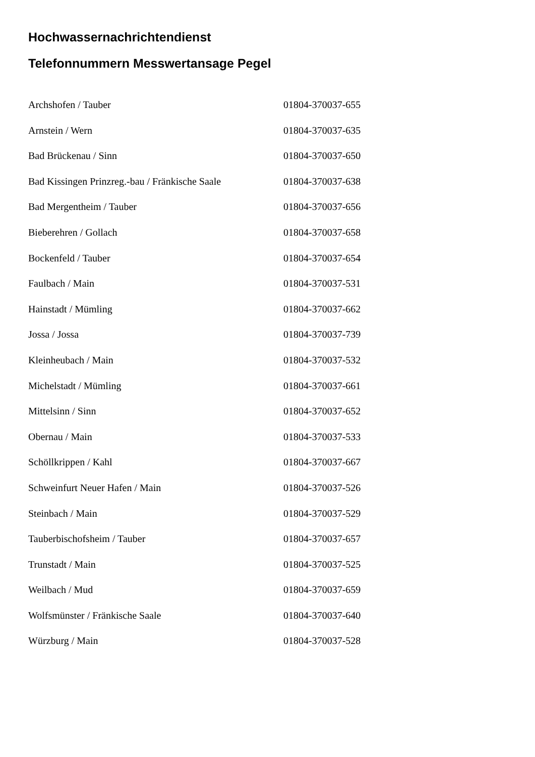Hochwassernachrichtendienst
Telefonnummern Messwertansage Pegel
| Archshofen / Tauber | 01804-370037-655 |
| Arnstein / Wern | 01804-370037-635 |
| Bad Brückenau / Sinn | 01804-370037-650 |
| Bad Kissingen Prinzreg.-bau / Fränkische Saale | 01804-370037-638 |
| Bad Mergentheim / Tauber | 01804-370037-656 |
| Bieberehren / Gollach | 01804-370037-658 |
| Bockenfeld / Tauber | 01804-370037-654 |
| Faulbach / Main | 01804-370037-531 |
| Hainstadt / Mümling | 01804-370037-662 |
| Jossa / Jossa | 01804-370037-739 |
| Kleinheubach / Main | 01804-370037-532 |
| Michelstadt / Mümling | 01804-370037-661 |
| Mittelsinn / Sinn | 01804-370037-652 |
| Obernau / Main | 01804-370037-533 |
| Schöllkrippen / Kahl | 01804-370037-667 |
| Schweinfurt Neuer Hafen / Main | 01804-370037-526 |
| Steinbach / Main | 01804-370037-529 |
| Tauberbischofsheim / Tauber | 01804-370037-657 |
| Trunstadt / Main | 01804-370037-525 |
| Weilbach / Mud | 01804-370037-659 |
| Wolfsmünster / Fränkische Saale | 01804-370037-640 |
| Würzburg / Main | 01804-370037-528 |